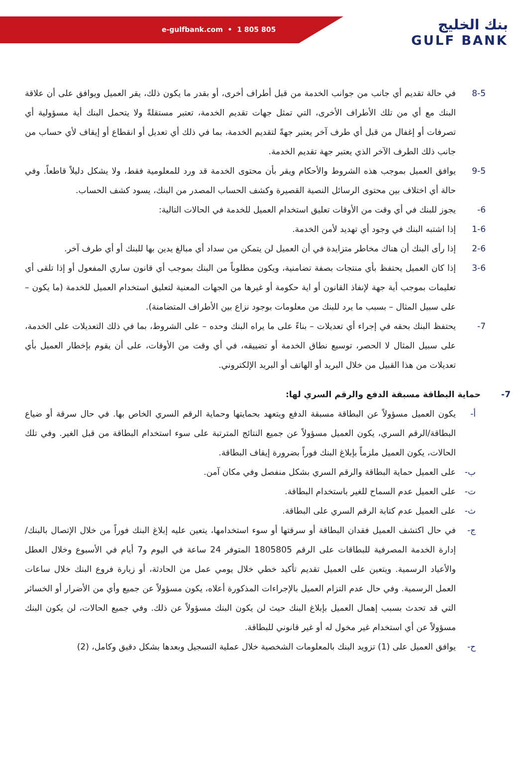e-gulfbank.com • 1 805 805
بنك الخليج
GULF BANK
8-5 في حالة تقديم أي جانب من جوانب الخدمة من قبل أطراف أخرى، أو بقدر ما يكون ذلك، يقر العميل ويوافق على أن علاقة البنك مع أي من تلك الأطراف الأخرى، التي تمثل جهات تقديم الخدمة، تعتبر مستقلةً ولا يتحمل البنك أية مسؤولية أي تصرفات أو إغفال من قبل أي طرف آخر يعتبر جهةً لتقديم الخدمة، بما في ذلك أي تعديل أو انقطاع أو إيقاف لأي حساب من جانب ذلك الطرف الآخر الذي يعتبر جهة تقديم الخدمة.
9-5 يوافق العميل بموجب هذه الشروط والأحكام ويقر بأن محتوى الخدمة قد ورد للمعلومية فقط، ولا يشكل دليلاً قاطعاً. وفي حالة أي اختلاف بين محتوى الرسائل النصية القصيرة وكشف الحساب المصدر من البنك، يسود كشف الحساب.
6- يجوز للبنك في أي وقت من الأوقات تعليق استخدام العميل للخدمة في الحالات التالية:
1-6 إذا اشتبه البنك في وجود أي تهديد لأمن الخدمة.
2-6 إذا رأى البنك أن هناك مخاطر متزايدة في أن العميل لن يتمكن من سداد أي مبالغ يدين بها للبنك أو أي طرف آخر.
3-6 إذا كان العميل يحتفظ بأي منتجات بصفة تضامنية، ويكون مطلوباً من البنك بموجب أي قانون ساري المفعول أو إذا تلقى أي تعليمات بموجب أية جهة لإنفاذ القانون أو اية حكومة أو غيرها من الجهات المعنية لتعليق استخدام العميل للخدمة (ما يكون – على سبيل المثال – بسبب ما يرد للبنك من معلومات بوجود نزاع بين الأطراف المتضامنة).
7- يحتفظ البنك بحقه في إجراء أي تعديلات – بناءً على ما يراه البنك وحده – على الشروط، بما في ذلك التعديلات على الخدمة، على سبيل المثال لا الحصر، توسيع نطاق الخدمة أو تضييقه، في أي وقت من الأوقات، على أن يقوم بإخطار العميل بأي تعديلات من هذا القبيل من خلال البريد أو الهاتف أو البريد الإلكتروني.
7- حماية البطاقة مسبقة الدفع والرقم السري لها:
أ- يكون العميل مسؤولاً عن البطاقة مسبقة الدفع ويتعهد بحمايتها وحماية الرقم السري الخاص بها. في حال سرقة أو ضياع البطاقة/الرقم السري، يكون العميل مسؤولاً عن جميع النتائج المترتبة على سوء استخدام البطاقة من قبل الغير. وفي تلك الحالات، يكون العميل ملزماً بإبلاغ البنك فوراً بضرورة إيقاف البطاقة.
ب- على العميل حماية البطاقة والرقم السري بشكل منفصل وفي مكان آمن.
ت- على العميل عدم السماح للغير باستخدام البطاقة.
ث- على العميل عدم كتابة الرقم السري على البطاقة.
ج- في حال اكتشف العميل فقدان البطاقة أو سرقتها أو سوء استخدامها، يتعين عليه إبلاغ البنك فوراً من خلال الإتصال بالبنك/إدارة الخدمة المصرفية للبطاقات على الرقم 1805805 المتوفر 24 ساعة في اليوم و7 أيام في الأسبوع وخلال العطل والأعياد الرسمية. ويتعين على العميل تقديم تأكيد خطي خلال يومي عمل من الحادثة، أو زيارة فروع البنك خلال ساعات العمل الرسمية. وفي حال عدم التزام العميل بالإجراءات المذكورة أعلاه، يكون مسؤولاً عن جميع وأي من الأضرار أو الخسائر التي قد تحدث بسبب إهمال العميل بإبلاغ البنك حيث لن يكون البنك مسؤولاً عن ذلك. وفي جميع الحالات، لن يكون البنك مسؤولاً عن أي استخدام غير مخول له أو غير قانوني للبطاقة.
ح- يوافق العميل على (1) تزويد البنك بالمعلومات الشخصية خلال عملية التسجيل وبعدها بشكل دقيق وكامل، (2)